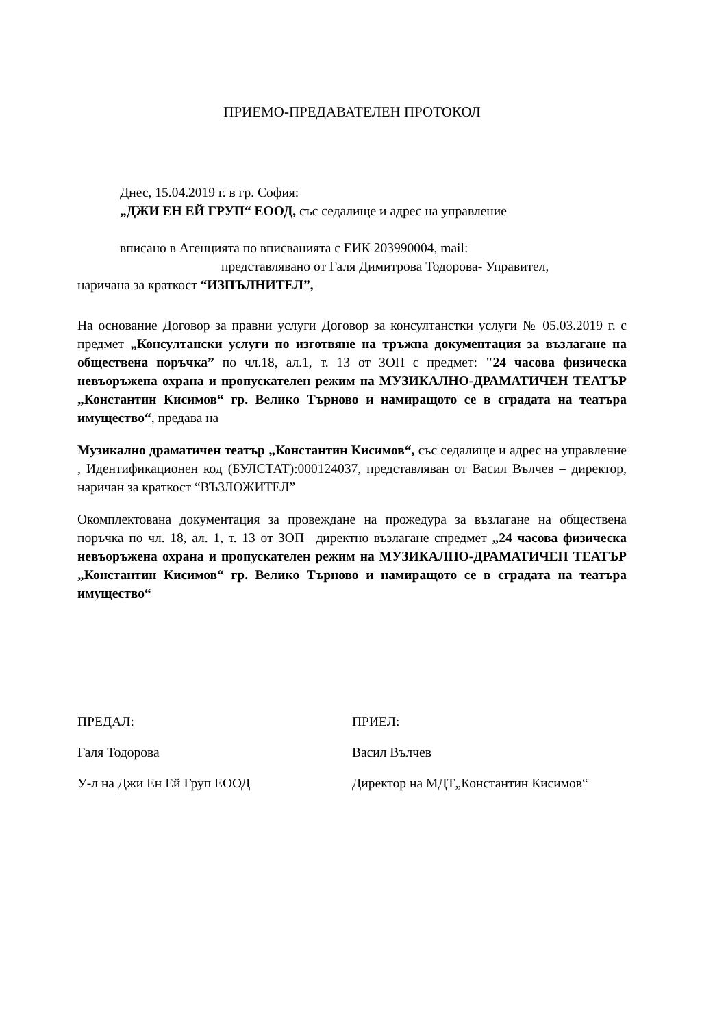ПРИЕМО-ПРЕДАВАТЕЛЕН ПРОТОКОЛ
Днес, 15.04.2019 г. в гр. София:
„ДЖИ ЕН ЕЙ ГРУП“ ЕООД, със седалище и адрес на управление
вписано в Агенцията по вписванията с ЕИК 203990004, mail:
представлявано от Галя Димитрова Тодорова- Управител,
наричана за краткост “ИЗПЪЛНИТЕЛ”,
На основание Договор за правни услуги Договор за консултанстки услуги № 05.03.2019 г. с предмет „Консултански услуги по изготвяне на тръжна документация за възлагане на обществена поръчка” по чл.18, ал.1, т. 13 от ЗОП с предмет: "24 часова физическа невъоръжена охрана и пропускателен режим на МУЗИКАЛНО-ДРАМАТИЧЕН ТЕАТЪР „Константин Кисимов“ гр. Велико Търново и намиращото се в сградата на театъра имущество“, предава на
Музикално драматичен театър „Константин Кисимов“, със седалище и адрес на управление , Идентификационен код (БУЛСТАТ):000124037, представляван от Васил Вълчев – директор, наричан за краткост “ВЪЗЛОЖИТЕЛ”
Окомплектована документация за провеждане на прожедура за възлагане на обществена поръчка по чл. 18, ал. 1, т. 13 от ЗОП –директно възлагане спредмет „24 часова физическа невъоръжена охрана и пропускателен режим на МУЗИКАЛНО-ДРАМАТИЧЕН ТЕАТЪР „Константин Кисимов“ гр. Велико Търново и намиращото се в сградата на театъра имущество“
ПРЕДАЛ:
Галя Тодорова
У-л на Джи Ен Ей Груп ЕООД
ПРИЕЛ:
Васил Вълчев
Директор на МДТ„Константин Кисимов“